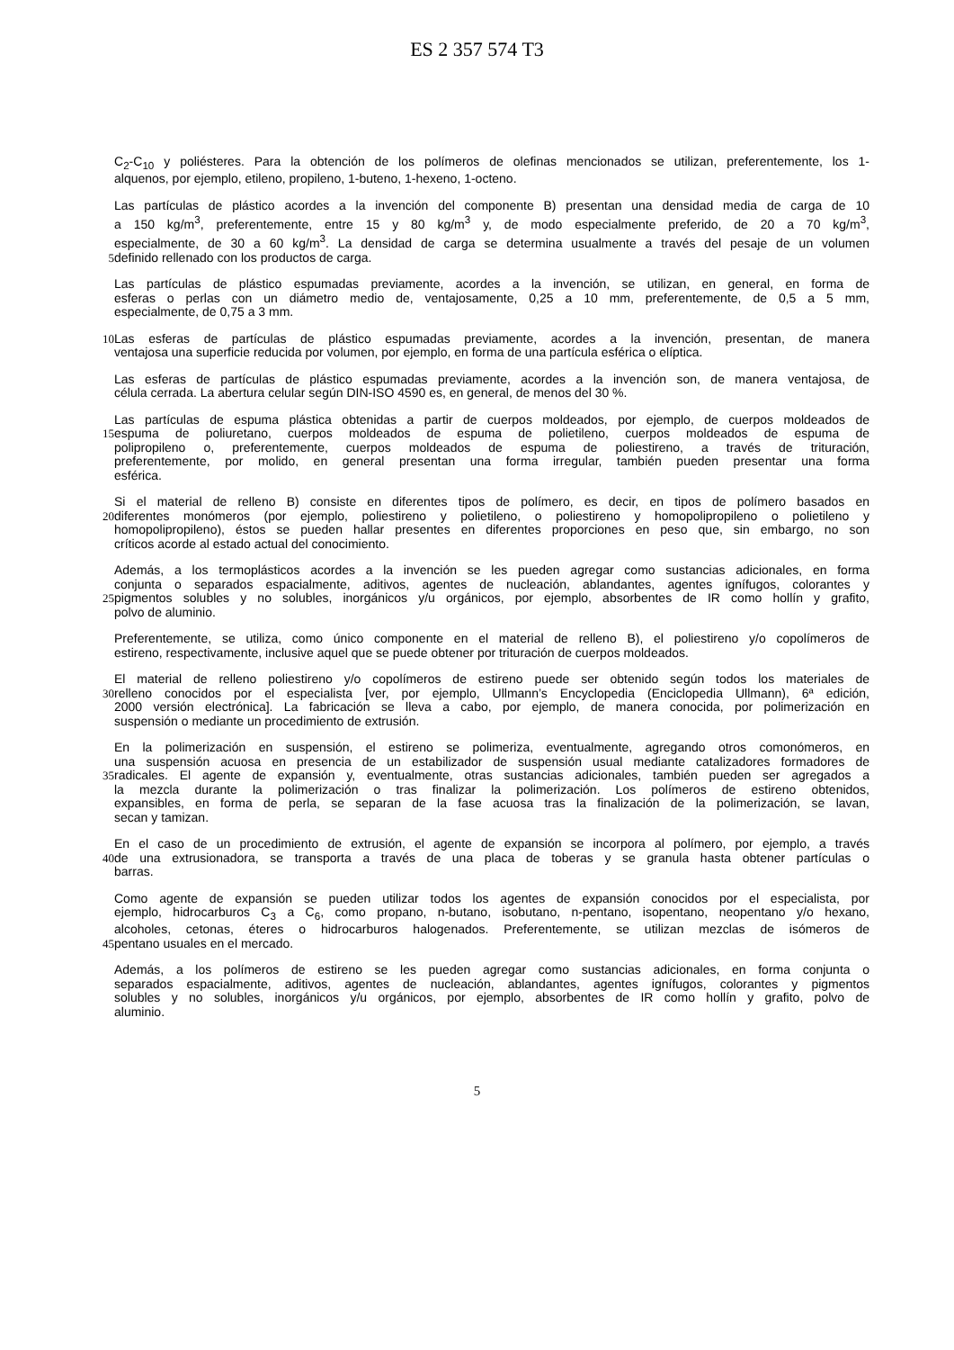ES 2 357 574 T3
C<sub>2</sub>-C<sub>10</sub> y poliésteres. Para la obtención de los polímeros de olefinas mencionados se utilizan, preferentemente, los 1-
alquenos, por ejemplo, etileno, propileno, 1-buteno, 1-hexeno, 1-octeno.
Las partículas de plástico acordes a la invención del componente B) presentan una densidad media de carga de 10
a 150 kg/m<sup>3</sup>, preferentemente, entre 15 y 80 kg/m<sup>3</sup> y, de modo especialmente preferido, de 20 a 70 kg/m<sup>3</sup>,
especialmente, de 30 a 60 kg/m<sup>3</sup>. La densidad de carga se determina usualmente a través del pesaje de un volumen
5 definido rellenado con los productos de carga.
Las partículas de plástico espumadas previamente, acordes a la invención, se utilizan, en general, en forma de
esferas o perlas con un diámetro medio de, ventajosamente, 0,25 a 10 mm, preferentemente, de 0,5 a 5 mm,
especialmente, de 0,75 a 3 mm.
10 Las esferas de partículas de plástico espumadas previamente, acordes a la invención, presentan, de manera
ventajosa una superficie reducida por volumen, por ejemplo, en forma de una partícula esférica o elíptica.
Las esferas de partículas de plástico espumadas previamente, acordes a la invención son, de manera ventajosa, de
célula cerrada. La abertura celular según DIN-ISO 4590 es, en general, de menos del 30 %.
Las partículas de espuma plástica obtenidas a partir de cuerpos moldeados, por ejemplo, de cuerpos moldeados de
15 espuma de poliuretano, cuerpos moldeados de espuma de polietileno, cuerpos moldeados de espuma de
polipropileno o, preferentemente, cuerpos moldeados de espuma de poliestireno, a través de trituración,
preferentemente, por molido, en general presentan una forma irregular, también pueden presentar una forma
esférica.
Si el material de relleno B) consiste en diferentes tipos de polímero, es decir, en tipos de polímero basados en
20 diferentes monómeros (por ejemplo, poliestireno y polietileno, o poliestireno y homopolipropileno o polietileno y
homopolipropileno), éstos se pueden hallar presentes en diferentes proporciones en peso que, sin embargo, no son
críticos acorde al estado actual del conocimiento.
Además, a los termoplásticos acordes a la invención se les pueden agregar como sustancias adicionales, en forma
conjunta o separados espacialmente, aditivos, agentes de nucleación, ablandantes, agentes ignífugos, colorantes y
25 pigmentos solubles y no solubles, inorgánicos y/u orgánicos, por ejemplo, absorbentes de IR como hollín y grafito,
polvo de aluminio.
Preferentemente, se utiliza, como único componente en el material de relleno B), el poliestireno y/o copolímeros de
estireno, respectivamente, inclusive aquel que se puede obtener por trituración de cuerpos moldeados.
El material de relleno poliestireno y/o copolímeros de estireno puede ser obtenido según todos los materiales de
30 relleno conocidos por el especialista [ver, por ejemplo, Ullmann’s Encyclopedia (Enciclopedia Ullmann), 6ª edición,
2000 versión electrónica]. La fabricación se lleva a cabo, por ejemplo, de manera conocida, por polimerización en
suspensión o mediante un procedimiento de extrusión.
En la polimerización en suspensión, el estireno se polimeriza, eventualmente, agregando otros comonómeros, en
una suspensión acuosa en presencia de un estabilizador de suspensión usual mediante catalizadores formadores de
35 radicales. El agente de expansión y, eventualmente, otras sustancias adicionales, también pueden ser agregados a
la mezcla durante la polimerización o tras finalizar la polimerización. Los polímeros de estireno obtenidos,
expansibles, en forma de perla, se separan de la fase acuosa tras la finalización de la polimerización, se lavan,
secan y tamizan.
En el caso de un procedimiento de extrusión, el agente de expansión se incorpora al polímero, por ejemplo, a través
40 de una extrusionadora, se transporta a través de una placa de toberas y se granula hasta obtener partículas o
barras.
Como agente de expansión se pueden utilizar todos los agentes de expansión conocidos por el especialista, por
ejemplo, hidrocarburos C<sub>3</sub> a C<sub>6</sub>, como propano, n-butano, isobutano, n-pentano, isopentano, neopentano y/o hexano,
alcoholes, cetonas, éteres o hidrocarburos halogenados. Preferentemente, se utilizan mezclas de isómeros de
45 pentano usuales en el mercado.
Además, a los polímeros de estireno se les pueden agregar como sustancias adicionales, en forma conjunta o
separados espacialmente, aditivos, agentes de nucleación, ablandantes, agentes ignífugos, colorantes y pigmentos
solubles y no solubles, inorgánicos y/u orgánicos, por ejemplo, absorbentes de IR como hollín y grafito, polvo de
aluminio.
5